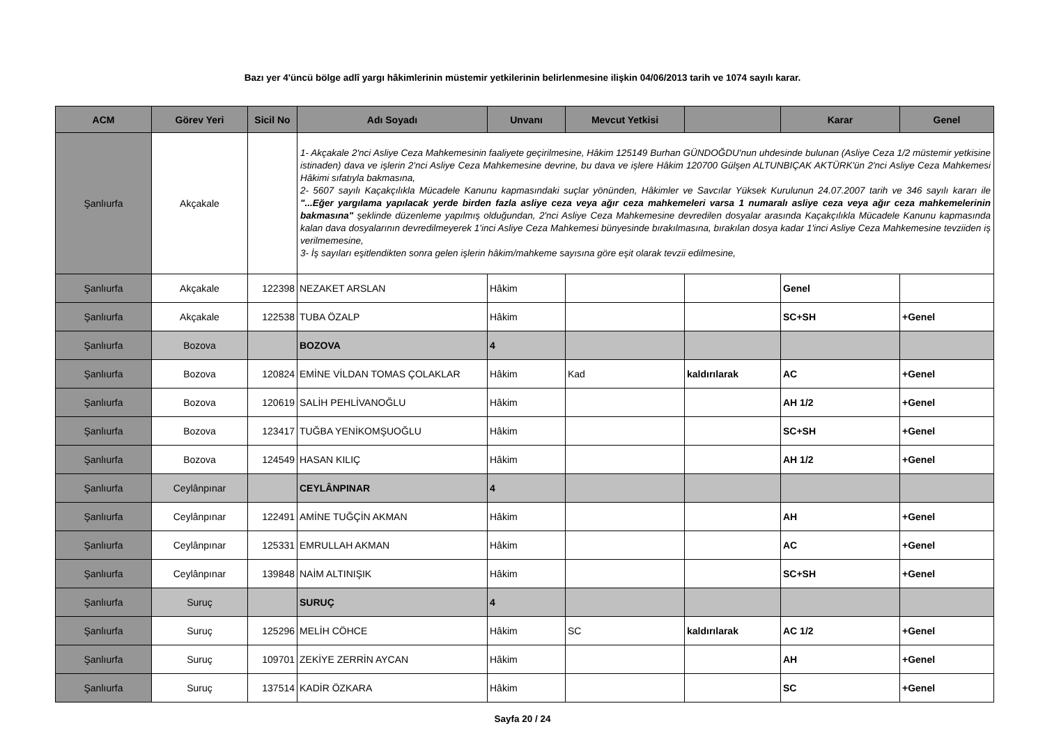Bazı yer 4'üncü bölge adlî yargı hâkimlerinin müstemir yetkilerinin belirlenmesine ilişkin 04/06/2013 tarih ve 1074 sayılı karar.
| ACM | Görev Yeri | Sicil No | Adı Soyadı | Unvanı | Mevcut Yetkisi | | Karar | Genel |
| --- | --- | --- | --- | --- | --- | --- | --- | --- |
| Şanlıurfa | Akçakale | | 1- Akçakale 2'nci Asliye Ceza Mahkemesinin faaliyete geçirilmesine, Hâkim 125149 Burhan GÜNDOĞDU'nun uhdesinde bulunan (Asliye Ceza 1/2 müstemir yetkisine istinaden) dava ve işlerin 2'nci Asliye Ceza Mahkemesine devrine, bu dava ve işlere Hâkim 120700 Gülşen ALTUNBIÇAK AKTÜRK'ün 2'nci Asliye Ceza Mahkemesi Hâkimi sıfatıyla bakmasına, 2- 5607 sayılı Kaçakçılıkla Mücadele Kanunu kapmasındaki suçlar yönünden, Hâkimler ve Savcılar Yüksek Kurulunun 24.07.2007 tarih ve 346 sayılı kararı ile "...Eğer yargılama yapılacak yerde birden fazla asliye ceza veya ağır ceza mahkemeleri varsa 1 numaralı asliye ceza veya ağır ceza mahkemelerinin bakmasına" şeklinde düzenleme yapılmış olduğundan, 2'nci Asliye Ceza Mahkemesine devredilen dosyalar arasında Kaçakçılıkla Mücadele Kanunu kapmasında kalan dava dosyalarının devredilmeyerek 1'inci Asliye Ceza Mahkemesi bünyesinde bırakılmasına, bırakılan dosya kadar 1'inci Asliye Ceza Mahkemesine tevziiden iş verilmemesine, 3- İş sayıları eşitlendikten sonra gelen işlerin hâkim/mahkeme sayısına göre eşit olarak tevzii edilmesine, | | | | | |
| Şanlıurfa | Akçakale | 122398 | NEZAKET ARSLAN | Hâkim | | | Genel | |
| Şanlıurfa | Akçakale | 122538 | TUBA ÖZALP | Hâkim | | | SC+SH | +Genel |
| Şanlıurfa | Bozova | | BOZOVA | 4 | | | | |
| Şanlıurfa | Bozova | 120824 | EMİNE VİLDAN TOMAS ÇOLAKLAR | Hâkim | Kad | kaldırılarak | AC | +Genel |
| Şanlıurfa | Bozova | 120619 | SALİH PEHLİVANOĞLU | Hâkim | | | AH 1/2 | +Genel |
| Şanlıurfa | Bozova | 123417 | TUĞBA YENİKOMŞUOĞLU | Hâkim | | | SC+SH | +Genel |
| Şanlıurfa | Bozova | 124549 | HASAN KILIÇ | Hâkim | | | AH 1/2 | +Genel |
| Şanlıurfa | Ceylânpınar | | CEYLÂNPINAR | 4 | | | | |
| Şanlıurfa | Ceylânpınar | 122491 | AMİNE TUĞÇİN AKMAN | Hâkim | | | AH | +Genel |
| Şanlıurfa | Ceylânpınar | 125331 | EMRULLAH AKMAN | Hâkim | | | AC | +Genel |
| Şanlıurfa | Ceylânpınar | 139848 | NAİM ALTINIŞIK | Hâkim | | | SC+SH | +Genel |
| Şanlıurfa | Suruç | | SURUÇ | 4 | | | | |
| Şanlıurfa | Suruç | 125296 | MELİH CÖHCE | Hâkim | SC | kaldırılarak | AC 1/2 | +Genel |
| Şanlıurfa | Suruç | 109701 | ZEKİYE ZERRİN AYCAN | Hâkim | | | AH | +Genel |
| Şanlıurfa | Suruç | 137514 | KADİR ÖZKARA | Hâkim | | | SC | +Genel |
Sayfa 20 / 24